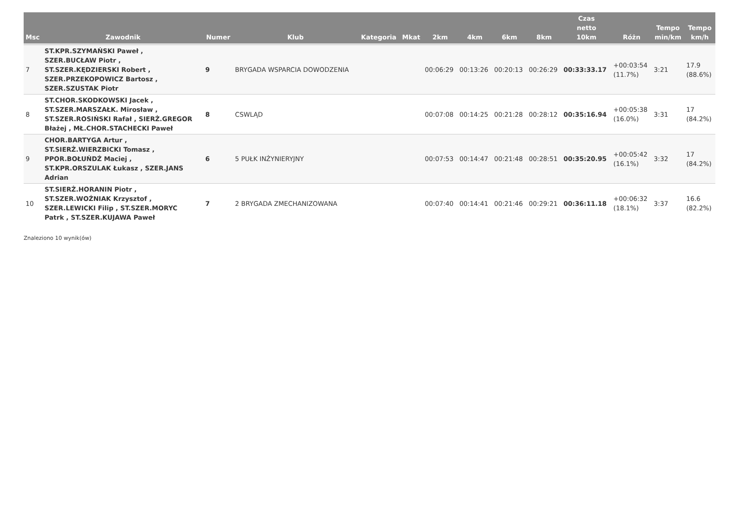| Msc | Zawodnik | Numer | Klub | Kategoria | Mkat | 2km | 4km | 6km | 8km | Czas netto 10km | Różn | Tempo min/km | Tempo km/h |
| --- | --- | --- | --- | --- | --- | --- | --- | --- | --- | --- | --- | --- | --- |
| 7 | ST.KPR.SZYMAŃSKI Paweł , SZER.BUCŁAW Piotr , ST.SZER.KĘDZIERSKI Robert , SZER.PRZEKOPOWICZ Bartosz , SZER.SZUSTAK Piotr | 9 | BRYGADA WSPARCIA DOWODZENIA | | | 00:06:29 | 00:13:26 | 00:20:13 | 00:26:29 | 00:33:33.17 | +00:03:54 (11.7%) | 3:21 | 17.9 (88.6%) |
| 8 | ST.CHOR.SKODKOWSKI Jacek , ST.SZER.MARSZAŁK. Mirosław , ST.SZER.ROSIŃSKI Rafał , SIERŻ.GREGOR Błażej , MŁ.CHOR.STACHECKI Paweł | 8 | CSWLĄD | | | 00:07:08 | 00:14:25 | 00:21:28 | 00:28:12 | 00:35:16.94 | +00:05:38 (16.0%) | 3:31 | 17 (84.2%) |
| 9 | CHOR.BARTYGA Artur , ST.SIERŻ.WIERZBICKI Tomasz , PPOR.BOŁUŃDŹ Maciej , ST.KPR.ORSZULAK Łukasz , SZER.JANS Adrian | 6 | 5 PUŁK INŻYNIERYJNY | | | 00:07:53 | 00:14:47 | 00:21:48 | 00:28:51 | 00:35:20.95 | +00:05:42 (16.1%) | 3:32 | 17 (84.2%) |
| 10 | ST.SIERŻ.HORANIN Piotr , ST.SZER.WOŹNIAK Krzysztof , SZER.LEWICKI Filip , ST.SZER.MORYC Patrk , ST.SZER.KUJAWA Paweł | 7 | 2 BRYGADA ZMECHANIZOWANA | | | 00:07:40 | 00:14:41 | 00:21:46 | 00:29:21 | 00:36:11.18 | +00:06:32 (18.1%) | 3:37 | 16.6 (82.2%) |
Znaleziono 10 wynik(ów)